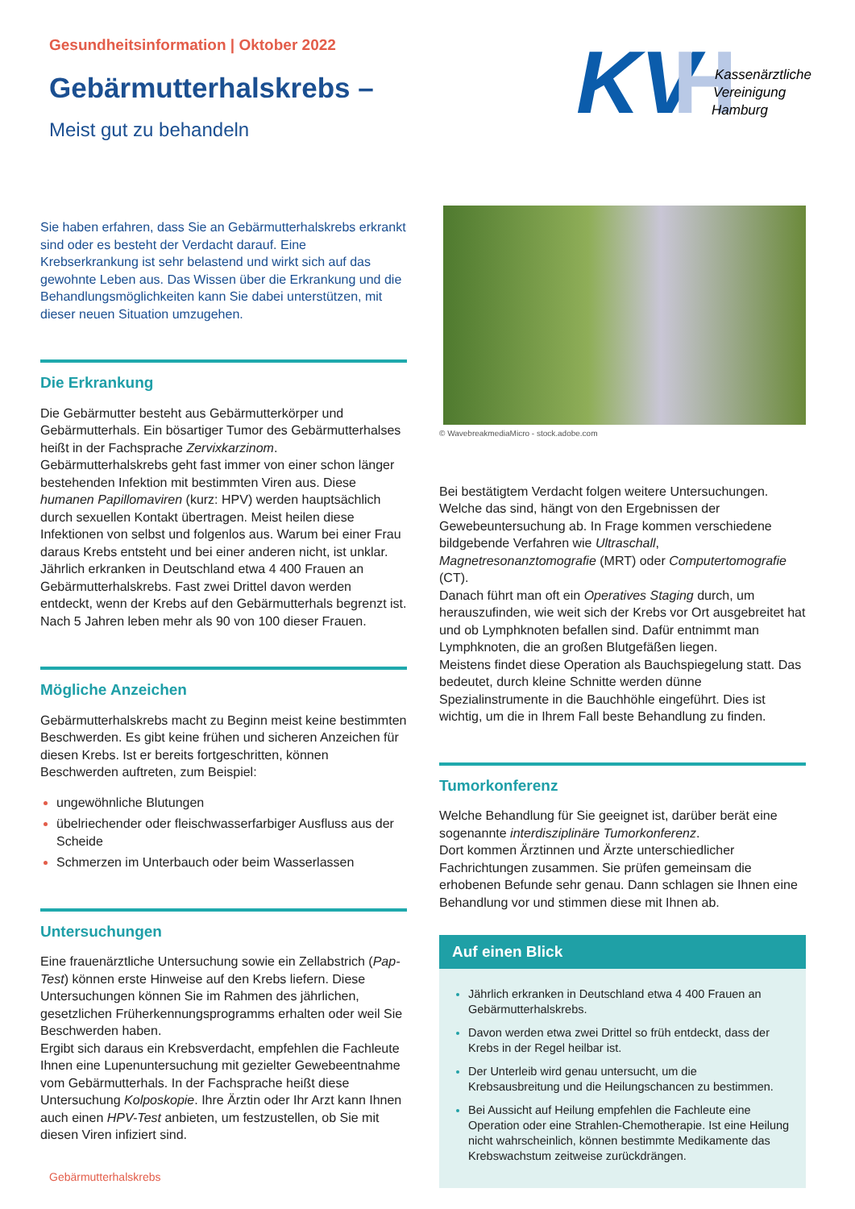Gesundheitsinformation | Oktober 2022
Gebärmutterhalskrebs –
Meist gut zu behandeln
KV
H
Kassenärztliche
Vereinigung
Hamburg
Sie haben erfahren, dass Sie an Gebärmutterhalskrebs erkrankt sind oder es besteht der Verdacht darauf. Eine Krebserkrankung ist sehr belastend und wirkt sich auf das gewohnte Leben aus. Das Wissen über die Erkrankung und die Behandlungsmöglichkeiten kann Sie dabei unterstützen, mit dieser neuen Situation umzugehen.
Die Erkrankung
Die Gebärmutter besteht aus Gebärmutterkörper und Gebärmutterhals. Ein bösartiger Tumor des Gebärmutterhalses heißt in der Fachsprache Zervixkarzinom.
Gebärmutterhalskrebs geht fast immer von einer schon länger bestehenden Infektion mit bestimmten Viren aus. Diese humanen Papillomaviren (kurz: HPV) werden hauptsächlich durch sexuellen Kontakt übertragen. Meist heilen diese Infektionen von selbst und folgenlos aus. Warum bei einer Frau daraus Krebs entsteht und bei einer anderen nicht, ist unklar.
Jährlich erkranken in Deutschland etwa 4 400 Frauen an Gebärmutterhalskrebs. Fast zwei Drittel davon werden entdeckt, wenn der Krebs auf den Gebärmutterhals begrenzt ist. Nach 5 Jahren leben mehr als 90 von 100 dieser Frauen.
Mögliche Anzeichen
Gebärmutterhalskrebs macht zu Beginn meist keine bestimmten Beschwerden. Es gibt keine frühen und sicheren Anzeichen für diesen Krebs. Ist er bereits fortgeschritten, können Beschwerden auftreten, zum Beispiel:
ungewöhnliche Blutungen
übelriechender oder fleischwasserfarbiger Ausfluss aus der Scheide
Schmerzen im Unterbauch oder beim Wasserlassen
Untersuchungen
Eine frauenärztliche Untersuchung sowie ein Zellabstrich (Pap-Test) können erste Hinweise auf den Krebs liefern. Diese Untersuchungen können Sie im Rahmen des jährlichen, gesetzlichen Früherkennungsprogramms erhalten oder weil Sie Beschwerden haben.
Ergibt sich daraus ein Krebsverdacht, empfehlen die Fachleute Ihnen eine Lupenuntersuchung mit gezielter Gewebeentnahme vom Gebärmutterhals. In der Fachsprache heißt diese Untersuchung Kolposkopie. Ihre Ärztin oder Ihr Arzt kann Ihnen auch einen HPV-Test anbieten, um festzustellen, ob Sie mit diesen Viren infiziert sind.
© WavebreakmediaMicro - stock.adobe.com
Bei bestätigtem Verdacht folgen weitere Untersuchungen. Welche das sind, hängt von den Ergebnissen der Gewebeuntersuchung ab. In Frage kommen verschiedene bildgebende Verfahren wie Ultraschall, Magnetresonanztomografie (MRT) oder Computertomografie (CT).
Danach führt man oft ein Operatives Staging durch, um herauszufinden, wie weit sich der Krebs vor Ort ausgebreitet hat und ob Lymphknoten befallen sind. Dafür entnimmt man Lymphknoten, die an großen Blutgefäßen liegen.
Meistens findet diese Operation als Bauchspiegelung statt. Das bedeutet, durch kleine Schnitte werden dünne Spezialinstrumente in die Bauchhöhle eingeführt. Dies ist wichtig, um die in Ihrem Fall beste Behandlung zu finden.
Tumorkonferenz
Welche Behandlung für Sie geeignet ist, darüber berät eine sogenannte interdisziplinäre Tumorkonferenz.
Dort kommen Ärztinnen und Ärzte unterschiedlicher Fachrichtungen zusammen. Sie prüfen gemeinsam die erhobenen Befunde sehr genau. Dann schlagen sie Ihnen eine Behandlung vor und stimmen diese mit Ihnen ab.
Auf einen Blick
Jährlich erkranken in Deutschland etwa 4 400 Frauen an Gebärmutterhalskrebs.
Davon werden etwa zwei Drittel so früh entdeckt, dass der Krebs in der Regel heilbar ist.
Der Unterleib wird genau untersucht, um die Krebsausbreitung und die Heilungschancen zu bestimmen.
Bei Aussicht auf Heilung empfehlen die Fachleute eine Operation oder eine Strahlen-Chemotherapie. Ist eine Heilung nicht wahrscheinlich, können bestimmte Medikamente das Krebswachstum zeitweise zurückdrängen.
Gebärmutterhalskrebs